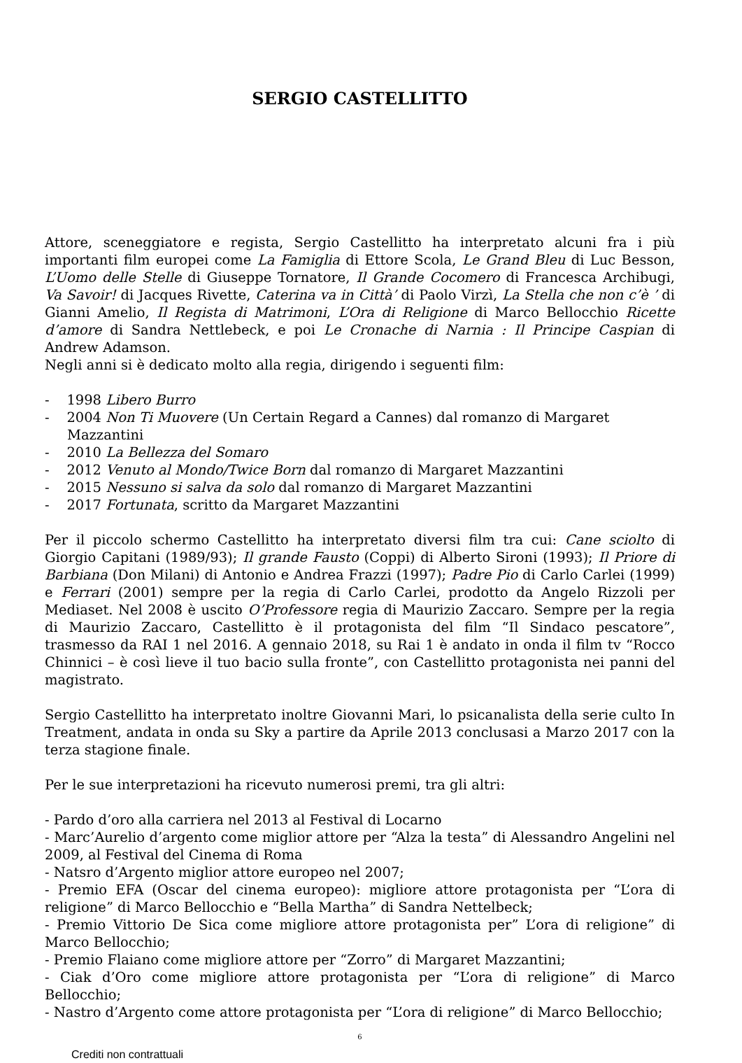SERGIO CASTELLITTO
Attore, sceneggiatore e regista, Sergio Castellitto ha interpretato alcuni fra i più importanti film europei come La Famiglia di Ettore Scola, Le Grand Bleu di Luc Besson, L’Uomo delle Stelle di Giuseppe Tornatore, Il Grande Cocomero di Francesca Archibugi, Va Savoir! di Jacques Rivette, Caterina va in Città’ di Paolo Virzì, La Stella che non c’è ’ di Gianni Amelio, Il Regista di Matrimoni, L’Ora di Religione di Marco Bellocchio Ricette d’amore di Sandra Nettlebeck, e poi Le Cronache di Narnia : Il Principe Caspian di Andrew Adamson.
Negli anni si è dedicato molto alla regia, dirigendo i seguenti film:
- 1998 Libero Burro
- 2004 Non Ti Muovere (Un Certain Regard a Cannes) dal romanzo di Margaret Mazzantini
- 2010 La Bellezza del Somaro
- 2012 Venuto al Mondo/Twice Born dal romanzo di Margaret Mazzantini
- 2015 Nessuno si salva da solo dal romanzo di Margaret Mazzantini
- 2017 Fortunata, scritto da Margaret Mazzantini
Per il piccolo schermo Castellitto ha interpretato diversi film tra cui: Cane sciolto di Giorgio Capitani (1989/93); Il grande Fausto (Coppi) di Alberto Sironi (1993); Il Priore di Barbiana (Don Milani) di Antonio e Andrea Frazzi (1997); Padre Pio di Carlo Carlei (1999) e Ferrari (2001) sempre per la regia di Carlo Carlei, prodotto da Angelo Rizzoli per Mediaset. Nel 2008 è uscito O’Professore regia di Maurizio Zaccaro. Sempre per la regia di Maurizio Zaccaro, Castellitto è il protagonista del film “Il Sindaco pescatore”, trasmesso da RAI 1 nel 2016. A gennaio 2018, su Rai 1 è andato in onda il film tv “Rocco Chinnici – è così lieve il tuo bacio sulla fronte”, con Castellitto protagonista nei panni del magistrato.
Sergio Castellitto ha interpretato inoltre Giovanni Mari, lo psicanalista della serie culto In Treatment, andata in onda su Sky a partire da Aprile 2013 conclusasi a Marzo 2017 con la terza stagione finale.
Per le sue interpretazioni ha ricevuto numerosi premi, tra gli altri:
- Pardo d’oro alla carriera nel 2013 al Festival di Locarno
- Marc’Aurelio d’argento come miglior attore per “Alza la testa” di Alessandro Angelini nel 2009, al Festival del Cinema di Roma
- Natsro d’Argento miglior attore europeo nel 2007;
- Premio EFA (Oscar del cinema europeo): migliore attore protagonista per “L’ora di religione” di Marco Bellocchio e “Bella Martha” di Sandra Nettelbeck;
- Premio Vittorio De Sica come migliore attore protagonista per” L’ora di religione” di Marco Bellocchio;
- Premio Flaiano come migliore attore per “Zorro” di Margaret Mazzantini;
- Ciak d’Oro come migliore attore protagonista per “L’ora di religione” di Marco Bellocchio;
- Nastro d’Argento come attore protagonista per “L’ora di religione” di Marco Bellocchio;
6
Crediti non contrattuali